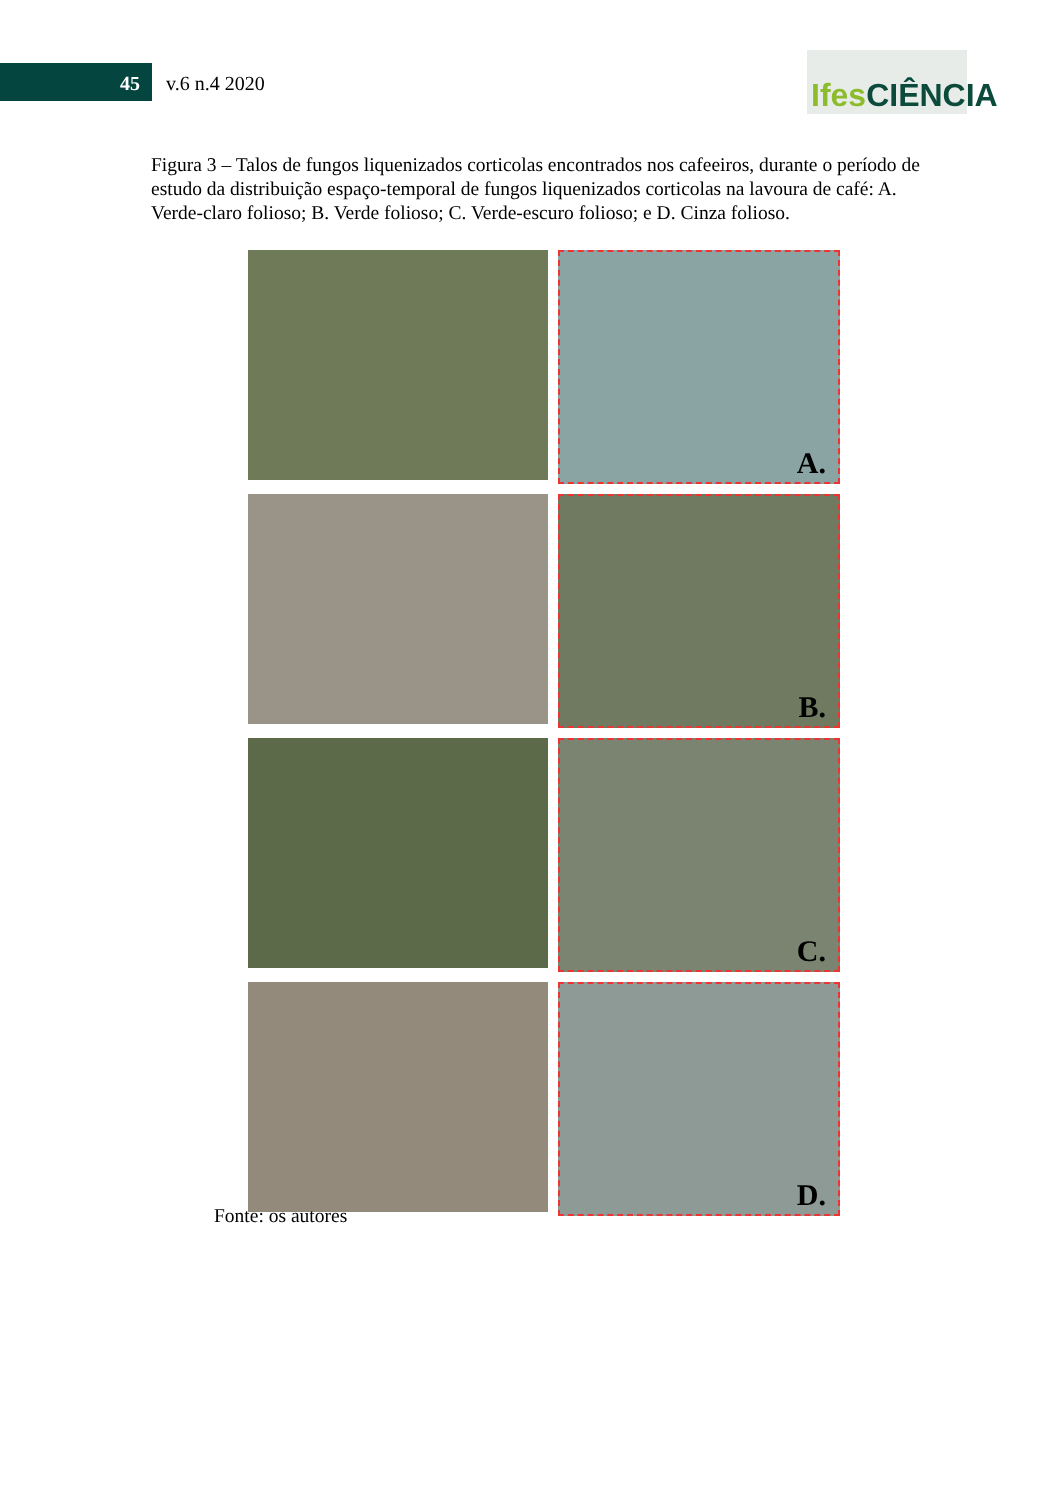45 v.6 n.4 2020
Ifes CIÊNCIA
Figura 3 – Talos de fungos liquenizados corticolas encontrados nos cafeeiros, durante o período de estudo da distribuição espaço-temporal de fungos liquenizados corticolas na lavoura de café: A. Verde-claro folioso; B. Verde folioso; C. Verde-escuro folioso; e D. Cinza folioso.
A.
B.
C.
D.
Fonte: os autores